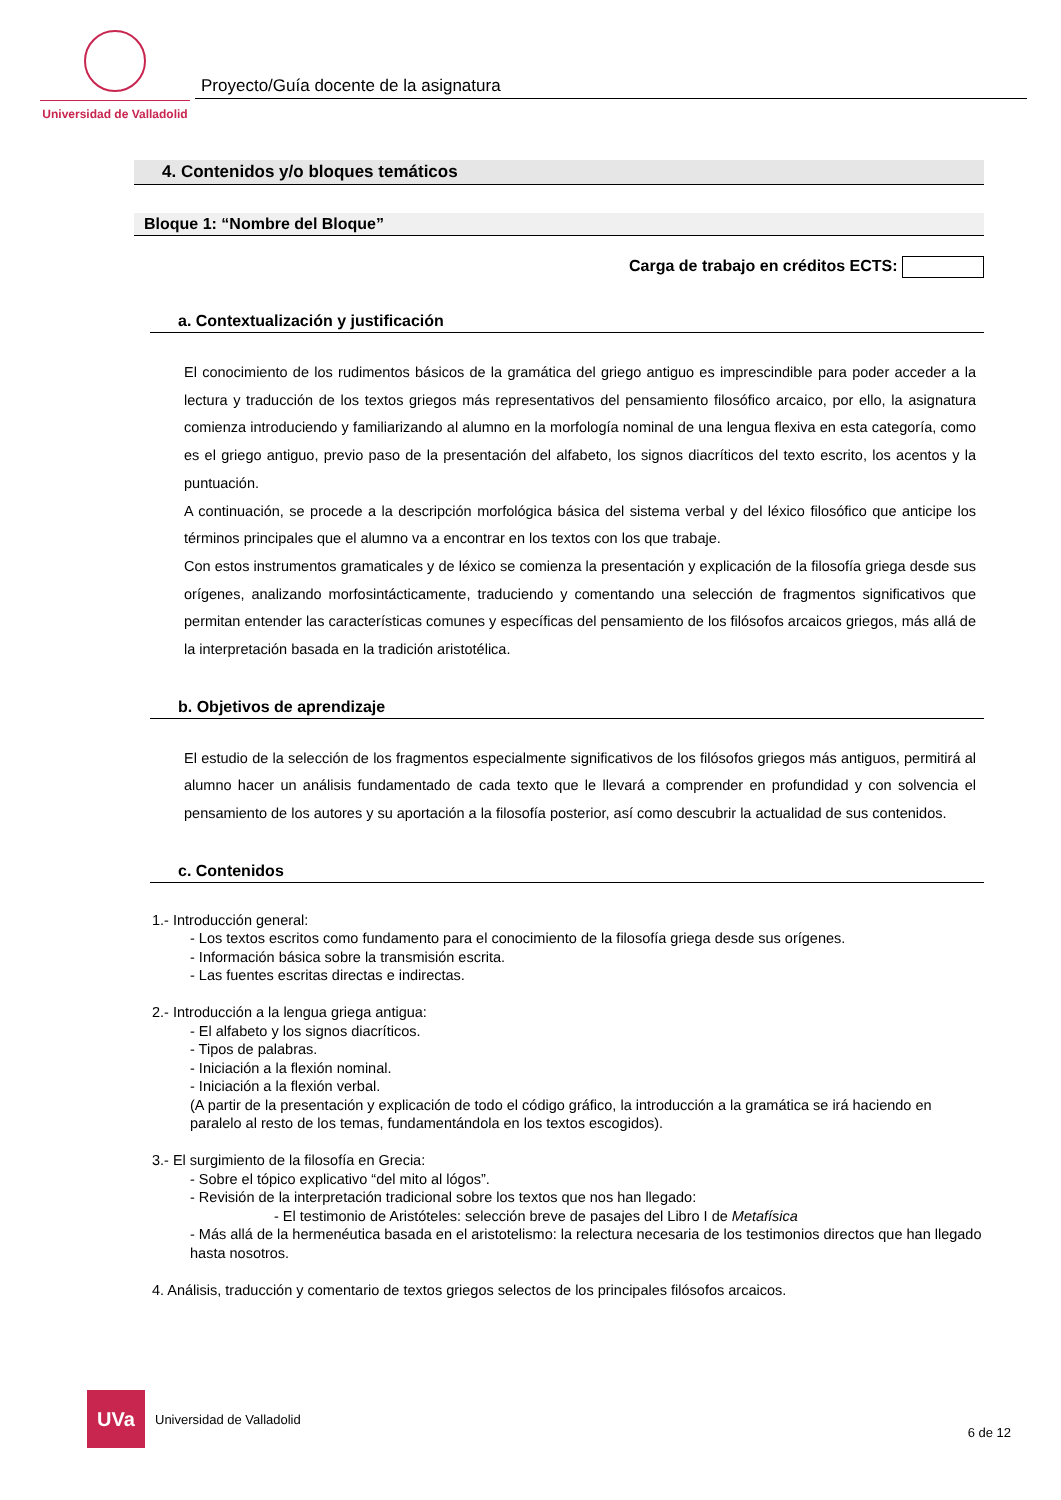Universidad de Valladolid
Proyecto/Guía docente de la asignatura
4. Contenidos y/o bloques temáticos
Bloque 1: “Nombre del Bloque”
Carga de trabajo en créditos ECTS:
a. Contextualización y justificación
El conocimiento de los rudimentos básicos de la gramática del griego antiguo es imprescindible para poder acceder a la lectura y traducción de los textos griegos más representativos del pensamiento filosófico arcaico, por ello, la asignatura comienza introduciendo y familiarizando al alumno en la morfología nominal de una lengua flexiva en esta categoría, como es el griego antiguo, previo paso de la presentación del alfabeto, los signos diacríticos del texto escrito, los acentos y la puntuación.
A continuación, se procede a la descripción morfológica básica del sistema verbal y del léxico filosófico que anticipe los términos principales que el alumno va a encontrar en los textos con los que trabaje.
Con estos instrumentos gramaticales y de léxico se comienza la presentación y explicación de la filosofía griega desde sus orígenes, analizando morfosintácticamente, traduciendo y comentando una selección de fragmentos significativos que permitan entender las características comunes y específicas del pensamiento de los filósofos arcaicos griegos, más allá de la interpretación basada en la tradición aristotélica.
b. Objetivos de aprendizaje
El estudio de la selección de los fragmentos especialmente significativos de los filósofos griegos más antiguos, permitirá al alumno hacer un análisis fundamentado de cada texto que le llevará a comprender en profundidad y con solvencia el pensamiento de los autores y su aportación a la filosofía posterior, así como descubrir la actualidad de sus contenidos.
c. Contenidos
1.- Introducción general:
- Los textos escritos como fundamento para el conocimiento de la filosofía griega desde sus orígenes.
- Información básica sobre la transmisión escrita.
- Las fuentes escritas directas e indirectas.
2.- Introducción a la lengua griega antigua:
- El alfabeto y los signos diacríticos.
- Tipos de palabras.
- Iniciación a la flexión nominal.
- Iniciación a la flexión verbal.
(A partir de la presentación y explicación de todo el código gráfico, la introducción a la gramática se irá haciendo en paralelo al resto de los temas, fundamentándola en los textos escogidos).
3.- El surgimiento de la filosofía en Grecia:
- Sobre el tópico explicativo “del mito al lógos”.
- Revisión de la interpretación tradicional sobre los textos que nos han llegado:
- El testimonio de Aristóteles: selección breve de pasajes del Libro I de Metafísica
- Más allá de la hermenéutica basada en el aristotelismo: la relectura necesaria de los testimonios directos que han llegado hasta nosotros.
4. Análisis, traducción y comentario de textos griegos selectos de los principales filósofos arcaicos.
UVa Universidad de Valladolid
6 de 12